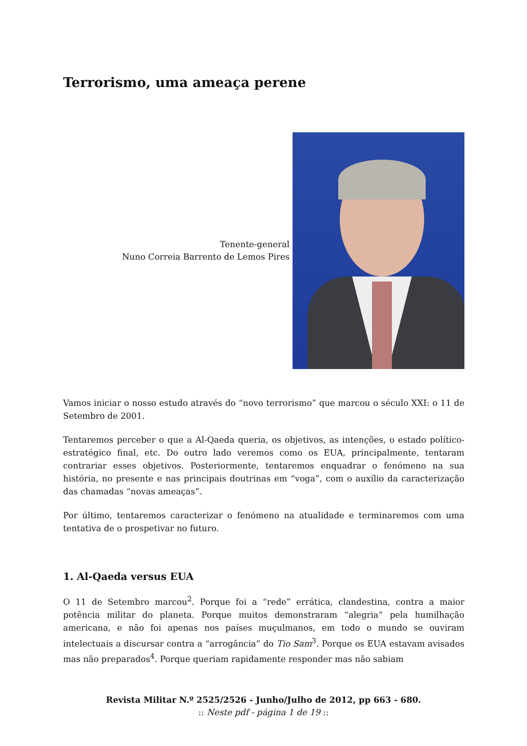Terrorismo, uma ameaça perene
Tenente-general
Nuno Correia Barrento de Lemos Pires
Vamos iniciar o nosso estudo através do “novo terrorismo” que marcou o século XXI: o 11 de Setembro de 2001.
Tentaremos perceber o que a Al-Qaeda queria, os objetivos, as intenções, o estado político-estratégico final, etc. Do outro lado veremos como os EUA, principalmente, tentaram contrariar esses objetivos. Posteriormente, tentaremos enquadrar o fenómeno na sua história, no presente e nas principais doutrinas em “voga”, com o auxílio da caracterização das chamadas “novas ameaças”.
Por último, tentaremos caracterizar o fenómeno na atualidade e terminaremos com uma tentativa de o prospetivar no futuro.
1. Al-Qaeda versus EUA
O 11 de Setembro marcou<sup>2</sup>. Porque foi a “rede” errática, clandestina, contra a maior potência militar do planeta. Porque muitos demonstraram “alegria” pela humilhação americana, e não foi apenas nos países muçulmanos, em todo o mundo se ouviram intelectuais a discursar contra a “arrogância” do Tio Sam<sup>3</sup>. Porque os EUA estavam avisados mas não preparados<sup>4</sup>. Porque queriam rapidamente responder mas não sabiam
Revista Militar N.º 2525/2526 - Junho/Julho de 2012, pp 663 - 680.
:: Neste pdf - página 1 de 19 ::